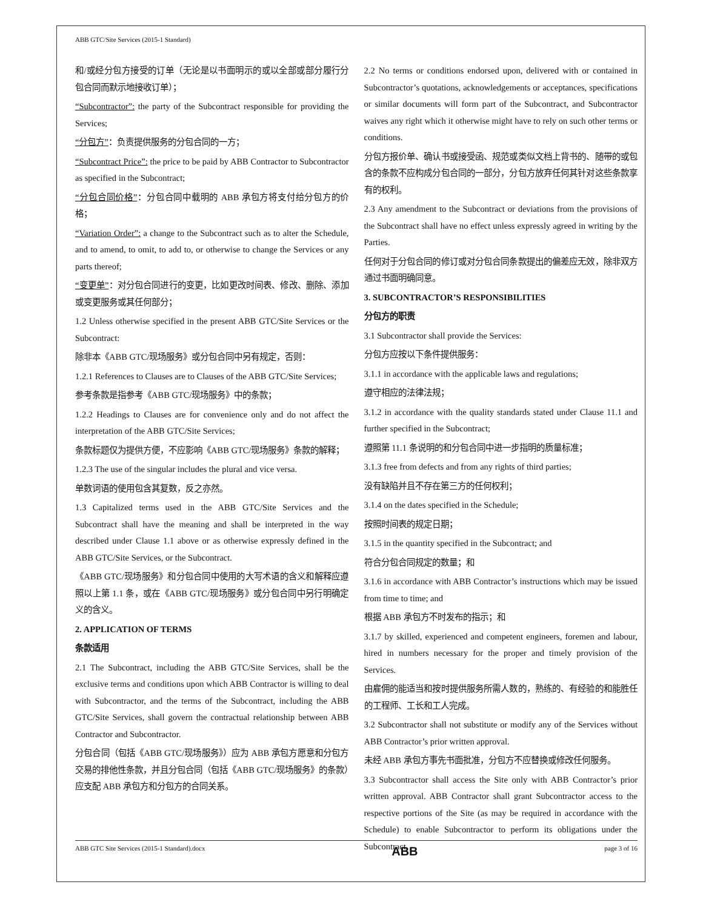ABB GTC/Site Services (2015-1 Standard)
和/或经分包方接受的订单（无论是以书面明示的或以全部或部分履行分包合同而默示地接收订单）；
“Subcontractor”: the party of the Subcontract responsible for providing the Services;
“分包方”：负责提供服务的分包合同的一方；
“Subcontract Price”: the price to be paid by ABB Contractor to Subcontractor as specified in the Subcontract;
“分包合同价格”：分包合同中载明的 ABB 承包方将支付给分包方的价格；
“Variation Order”: a change to the Subcontract such as to alter the Schedule, and to amend, to omit, to add to, or otherwise to change the Services or any parts thereof;
“变更单”：对分包合同进行的变更，比如更改时间表、修改、删除、添加或变更服务或其任何部分；
1.2 Unless otherwise specified in the present ABB GTC/Site Services or the Subcontract:
除非本《ABB GTC/现场服务》或分包合同中另有规定，否则：
1.2.1 References to Clauses are to Clauses of the ABB GTC/Site Services;
参考条款是指参考《ABB GTC/现场服务》中的条款；
1.2.2 Headings to Clauses are for convenience only and do not affect the interpretation of the ABB GTC/Site Services;
条款标题仅为提供方便，不应影响《ABB GTC/现场服务》条款的解释；
1.2.3 The use of the singular includes the plural and vice versa.
单数词语的使用包含其复数，反之亦然。
1.3 Capitalized terms used in the ABB GTC/Site Services and the Subcontract shall have the meaning and shall be interpreted in the way described under Clause 1.1 above or as otherwise expressly defined in the ABB GTC/Site Services, or the Subcontract.
《ABB GTC/现场服务》和分包合同中使用的大写术语的含义和解释应遵照以上第 1.1 条，或在《ABB GTC/现场服务》或分包合同中另行明确定义的含义。
2. APPLICATION OF TERMS
条款适用
2.1 The Subcontract, including the ABB GTC/Site Services, shall be the exclusive terms and conditions upon which ABB Contractor is willing to deal with Subcontractor, and the terms of the Subcontract, including the ABB GTC/Site Services, shall govern the contractual relationship between ABB Contractor and Subcontractor.
分包合同（包括《ABB GTC/现场服务》）应为 ABB 承包方愿意和分包方交易的排他性条款，并且分包合同（包括《ABB GTC/现场服务》的条款）应支配 ABB 承包方和分包方的合同关系。
2.2 No terms or conditions endorsed upon, delivered with or contained in Subcontractor’s quotations, acknowledgements or acceptances, specifications or similar documents will form part of the Subcontract, and Subcontractor waives any right which it otherwise might have to rely on such other terms or conditions.
分包方报价单、确认书或接受函、规范或类似文档上背书的、随带的或包含的条款不应构成分包合同的一部分，分包方放弃任何其针对这些条款享有的权利。
2.3 Any amendment to the Subcontract or deviations from the provisions of the Subcontract shall have no effect unless expressly agreed in writing by the Parties.
任何对于分包合同的修订或对分包合同条款提出的偏差应无效，除非双方通过书面明确同意。
3. SUBCONTRACTOR’S RESPONSIBILITIES
分包方的职责
3.1 Subcontractor shall provide the Services:
分包方应按以下条件提供服务：
3.1.1 in accordance with the applicable laws and regulations;
遵守相应的法律法规；
3.1.2 in accordance with the quality standards stated under Clause 11.1 and further specified in the Subcontract;
遵照第 11.1 条说明的和分包合同中进一步指明的质量标准；
3.1.3 free from defects and from any rights of third parties;
没有缺陷并且不存在第三方的任何权利；
3.1.4 on the dates specified in the Schedule;
按照时间表的规定日期；
3.1.5 in the quantity specified in the Subcontract; and
符合分包合同规定的数量；和
3.1.6 in accordance with ABB Contractor’s instructions which may be issued from time to time; and
根据 ABB 承包方不时发布的指示；和
3.1.7 by skilled, experienced and competent engineers, foremen and labour, hired in numbers necessary for the proper and timely provision of the Services.
由雇佣的能适当和按时提供服务所需人数的，熟练的、有经验的和能胜任的工程师、工长和工人完成。
3.2 Subcontractor shall not substitute or modify any of the Services without ABB Contractor’s prior written approval.
未经 ABB 承包方事先书面批准，分包方不应替换或修改任何服务。
3.3 Subcontractor shall access the Site only with ABB Contractor’s prior written approval. ABB Contractor shall grant Subcontractor access to the respective portions of the Site (as may be required in accordance with the Schedule) to enable Subcontractor to perform its obligations under the Subcontract.
ABB GTC Site Services (2015-1 Standard).docx ABB page 3 of 16